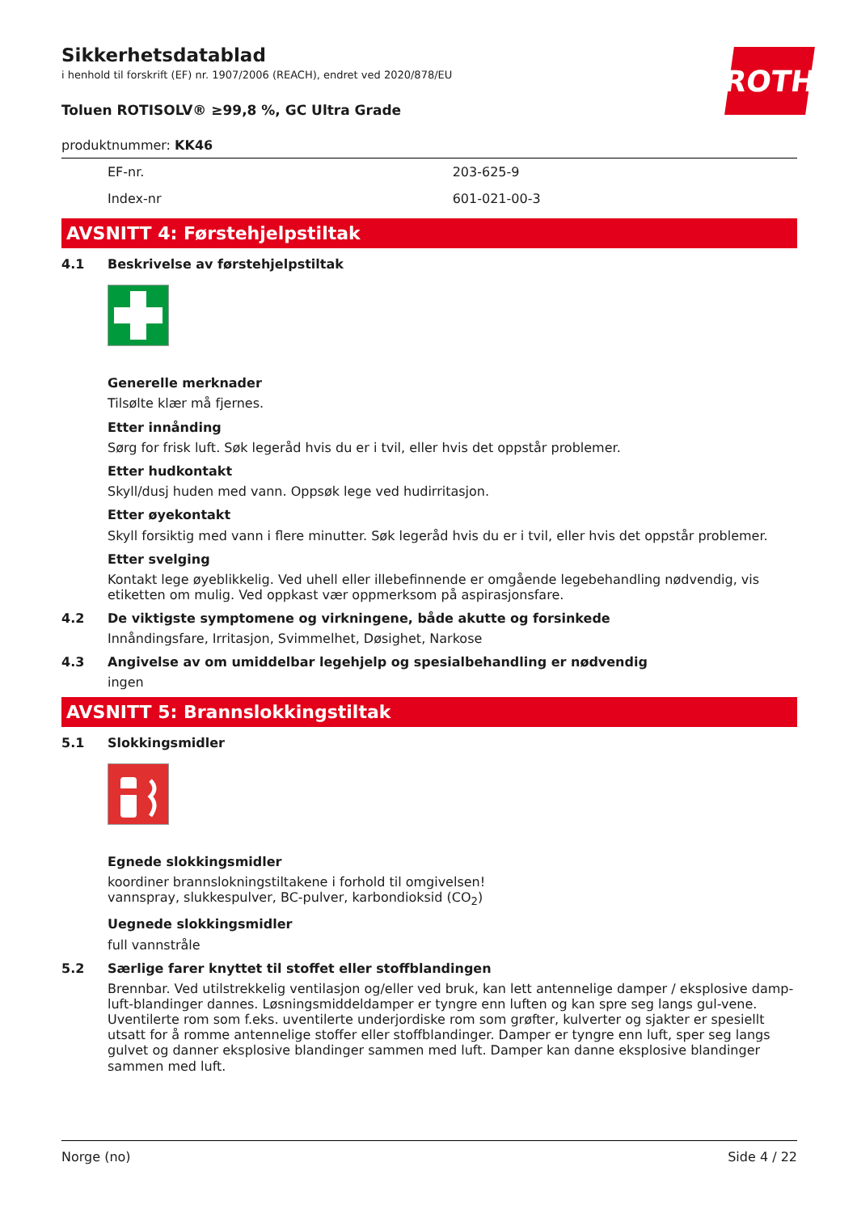ROTH
Sikkerhetsdatablad
i henhold til forskrift (EF) nr. 1907/2006 (REACH), endret ved 2020/878/EU
Toluen ROTISOLV® ≥99,8 %, GC Ultra Grade
produktnummer: KK46
| EF-nr. | 203-625-9 |
| Index-nr | 601-021-00-3 |
AVSNITT 4: Førstehjelpstiltak
4.1 Beskrivelse av førstehjelpstiltak
Generelle merknader
Tilsølte klær må fjernes.
Etter innånding
Sørg for frisk luft. Søk legeråd hvis du er i tvil, eller hvis det oppstår problemer.
Etter hudkontakt
Skyll/dusj huden med vann. Oppsøk lege ved hudirritasjon.
Etter øyekontakt
Skyll forsiktig med vann i flere minutter. Søk legeråd hvis du er i tvil, eller hvis det oppstår problemer.
Etter svelging
Kontakt lege øyeblikkelig. Ved uhell eller illebefinnende er omgående legebehandling nødvendig, vis etiketten om mulig. Ved oppkast vær oppmerksom på aspirasjonsfare.
4.2 De viktigste symptomene og virkningene, både akutte og forsinkede
Innåndingsfare, Irritasjon, Svimmelhet, Døsighet, Narkose
4.3 Angivelse av om umiddelbar legehjelp og spesialbehandling er nødvendig
ingen
AVSNITT 5: Brannslokkingstiltak
5.1 Slokkingsmidler
Egnede slokkingsmidler
koordiner brannslokningstiltakene i forhold til omgivelsen!
vannspray, slukkespulver, BC-pulver, karbondioksid (CO<sub>2</sub>)
Uegnede slokkingsmidler
full vannstråle
5.2 Særlige farer knyttet til stoffet eller stoffblandingen
Brennbar. Ved utilstrekkelig ventilasjon og/eller ved bruk, kan lett antennelige damper / eksplosive damp-luft-blandinger dannes. Løsningsmiddeldamper er tyngre enn luften og kan spre seg langs gul-vene. Uventilerte rom som f.eks. uventilerte underjordiske rom som grøfter, kulverter og sjakter er spesiellt utsatt for å romme antennelige stoffer eller stoffblandinger. Damper er tyngre enn luft, sper seg langs gulvet og danner eksplosive blandinger sammen med luft. Damper kan danne eksplosive blandinger sammen med luft.
Norge (no) Side 4 / 22